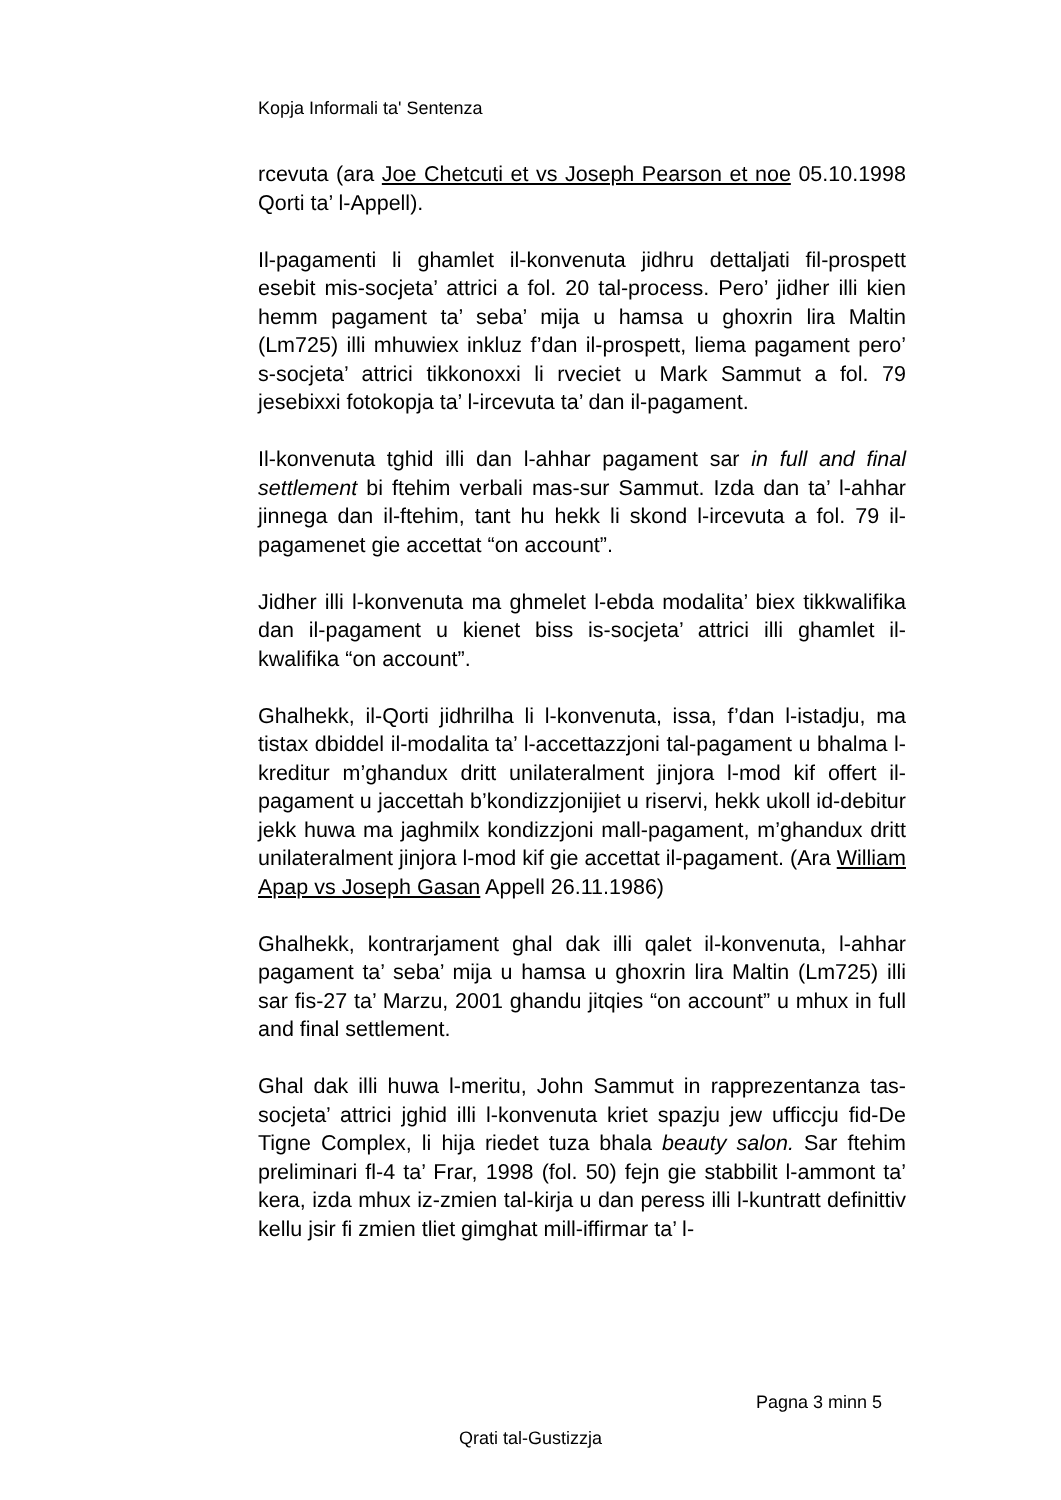Kopja Informali ta' Sentenza
rcevuta (ara Joe Chetcuti et vs Joseph Pearson et noe 05.10.1998 Qorti ta’ l-Appell).
Il-pagamenti li ghamlet il-konvenuta jidhru dettaljati fil-prospett esebit mis-socjeta’ attrici a fol. 20 tal-process. Pero’ jidher illi kien hemm pagament ta’ seba’ mija u hamsa u ghoxrin lira Maltin (Lm725) illi mhuwiex inkluz f’dan il-prospett, liema pagament pero’ s-socjeta’ attrici tikkonoxxi li rveciet u Mark Sammut a fol. 79 jesebixxi fotokopja ta’ l-ircevuta ta’ dan il-pagament.
Il-konvenuta tghid illi dan l-ahhar pagament sar in full and final settlement bi ftehim verbali mas-sur Sammut. Izda dan ta’ l-ahhar jinnega dan il-ftehim, tant hu hekk li skond l-ircevuta a fol. 79 il-pagamenet gie accettat “on account”.
Jidher illi l-konvenuta ma ghmelet l-ebda modalita’ biex tikkwalifika dan il-pagament u kienet biss is-socjeta’ attrici illi ghamlet il-kwalifika “on account”.
Ghalhekk, il-Qorti jidhrilha li l-konvenuta, issa, f’dan l-istadju, ma tistax dbiddel il-modalita ta’ l-accettazzjoni tal-pagament u bhalma l-kreditur m’ghandux dritt unilateralment jinjora l-mod kif offert il-pagament u jaccettah b’kondizzjonijiet u riservi, hekk ukoll id-debitur jekk huwa ma jaghmilx kondizzjoni mall-pagament, m’ghandux dritt unilateralment jinjora l-mod kif gie accettat il-pagament. (Ara William Apap vs Joseph Gasan Appell 26.11.1986)
Ghalhekk, kontrarjament ghal dak illi qalet il-konvenuta, l-ahhar pagament ta’ seba’ mija u hamsa u ghoxrin lira Maltin (Lm725) illi sar fis-27 ta’ Marzu, 2001 ghandu jitqies “on account” u mhux in full and final settlement.
Ghal dak illi huwa l-meritu, John Sammut in rapprezentanza tas-socjeta’ attrici jghid illi l-konvenuta kriet spazju jew ufficcju fid-De Tigne Complex, li hija riedet tuza bhala beauty salon. Sar ftehim preliminari fl-4 ta’ Frar, 1998 (fol. 50) fejn gie stabbilit l-ammont ta’ kera, izda mhux iz-zmien tal-kirja u dan peress illi l-kuntratt definittiv kellu jsir fi zmien tliet gimghat mill-iffirmar ta’ l-
Pagna 3 minn 5
Qrati tal-Gustizzja